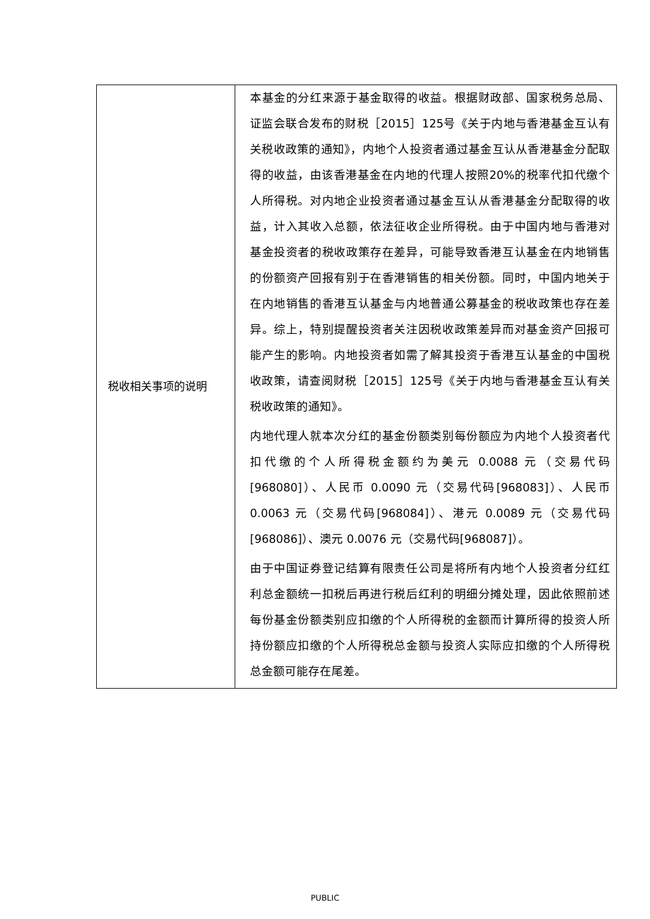| 税收相关事项的说明 | 本基金的分红来源于基金取得的收益。根据财政部、国家税务总局、证监会联合发布的财税［2015］125号《关于内地与香港基金互认有关税收政策的通知》，内地个人投资者通过基金互认从香港基金分配取得的收益，由该香港基金在内地的代理人按照20%的税率代扣代缴个人所得税。对内地企业投资者通过基金互认从香港基金分配取得的收益，计入其收入总额，依法征收企业所得税。由于中国内地与香港对基金投资者的税收政策存在差异，可能导致香港互认基金在内地销售的份额资产回报有别于在香港销售的相关份额。同时，中国内地关于在内地销售的香港互认基金与内地普通公募基金的税收政策也存在差异。综上，特别提醒投资者关注因税收政策差异而对基金资产回报可能产生的影响。内地投资者如需了解其投资于香港互认基金的中国税收政策，请查阅财税［2015］125号《关于内地与香港基金互认有关税收政策的通知》。 内地代理人就本次分红的基金份额类别每份额应为内地个人投资者代扣代缴的个人所得税金额约为美元 0.0088 元（交易代码[968080]）、人民币 0.0090 元（交易代码[968083]）、人民币 0.0063 元（交易代码[968084]）、港元 0.0089 元（交易代码[968086]）、澳元 0.0076 元（交易代码[968087]）。 由于中国证券登记结算有限责任公司是将所有内地个人投资者分红红利总金额统一扣税后再进行税后红利的明细分摊处理，因此依照前述每份基金份额类别应扣缴的个人所得税的金额而计算所得的投资人所持份额应扣缴的个人所得税总金额与投资人实际应扣缴的个人所得税总金额可能存在尾差。 |
PUBLIC